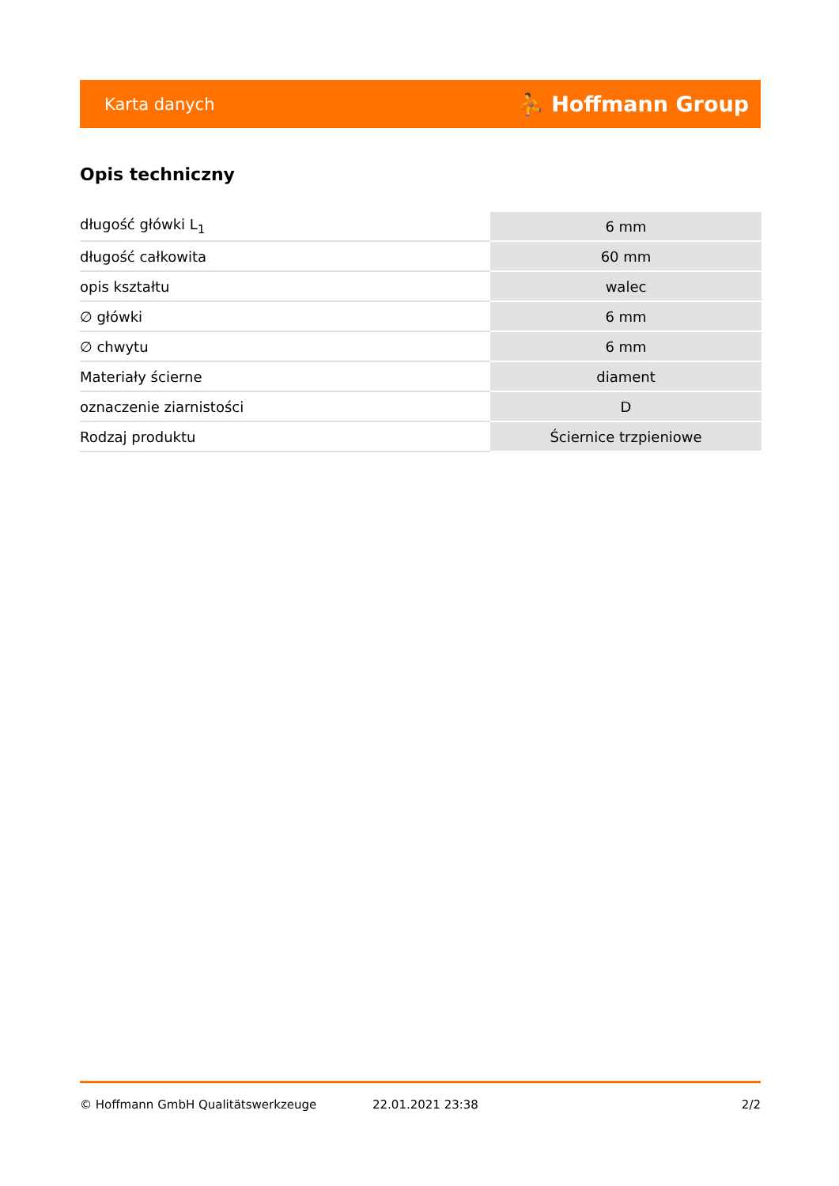Karta danych ⛹ Hoffmann Group
Opis techniczny
| długość główki L<sub>1</sub> | 6 mm |
| długość całkowita | 60 mm |
| opis kształtu | walec |
| ∅ główki | 6 mm |
| ∅ chwytu | 6 mm |
| Materiały ścierne | diament |
| oznaczenie ziarnistości | D |
| Rodzaj produktu | Ściernice trzpieniowe |
© Hoffmann GmbH Qualitätswerkzeuge 22.01.2021 23:38 2/2